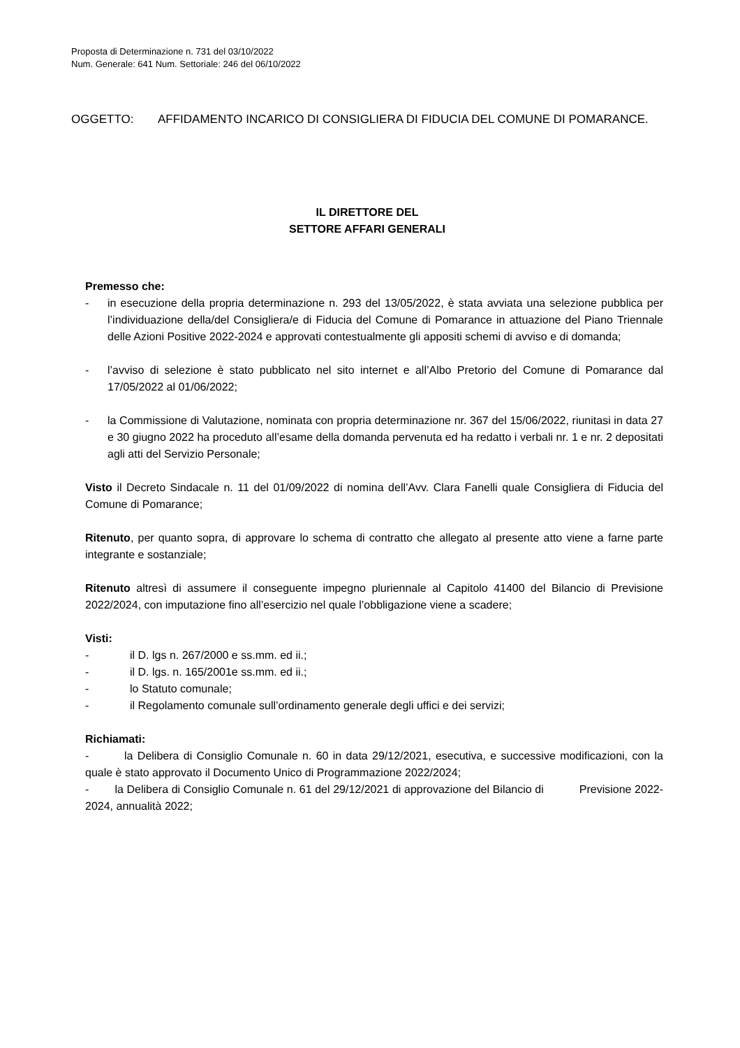Proposta di Determinazione n. 731 del 03/10/2022
Num. Generale: 641 Num. Settoriale: 246 del 06/10/2022
OGGETTO: AFFIDAMENTO INCARICO DI CONSIGLIERA DI FIDUCIA DEL COMUNE DI POMARANCE.
IL DIRETTORE DEL
SETTORE AFFARI GENERALI
Premesso che:
- in esecuzione della propria determinazione n. 293 del 13/05/2022, è stata avviata una selezione pubblica per l’individuazione della/del Consigliera/e di Fiducia del Comune di Pomarance in attuazione del Piano Triennale delle Azioni Positive 2022-2024 e approvati contestualmente gli appositi schemi di avviso e di domanda;
- l’avviso di selezione è stato pubblicato nel sito internet e all’Albo Pretorio del Comune di Pomarance dal 17/05/2022 al 01/06/2022;
- la Commissione di Valutazione, nominata con propria determinazione nr. 367 del 15/06/2022, riunitasi in data 27 e 30 giugno 2022 ha proceduto all’esame della domanda pervenuta ed ha redatto i verbali nr. 1 e nr. 2 depositati agli atti del Servizio Personale;
Visto il Decreto Sindacale n. 11 del 01/09/2022 di nomina dell’Avv. Clara Fanelli quale Consigliera di Fiducia del Comune di Pomarance;
Ritenuto, per quanto sopra, di approvare lo schema di contratto che allegato al presente atto viene a farne parte integrante e sostanziale;
Ritenuto altresì di assumere il conseguente impegno pluriennale al Capitolo 41400 del Bilancio di Previsione 2022/2024, con imputazione fino all’esercizio nel quale l’obbligazione viene a scadere;
Visti:
- il D. lgs n. 267/2000 e ss.mm. ed ii.;
- il D. lgs. n. 165/2001e ss.mm. ed ii.;
- lo Statuto comunale;
- il Regolamento comunale sull’ordinamento generale degli uffici e dei servizi;
Richiamati:
- la Delibera di Consiglio Comunale n. 60 in data 29/12/2021, esecutiva, e successive modificazioni, con la quale è stato approvato il Documento Unico di Programmazione 2022/2024;
- la Delibera di Consiglio Comunale n. 61 del 29/12/2021 di approvazione del Bilancio di Previsione 2022-2024, annualità 2022;